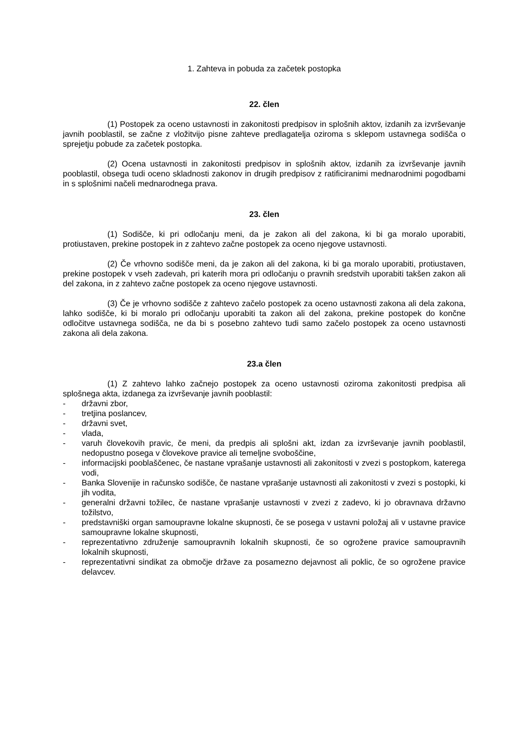1. Zahteva in pobuda za začetek postopka
22. člen
(1) Postopek za oceno ustavnosti in zakonitosti predpisov in splošnih aktov, izdanih za izvrševanje javnih pooblastil, se začne z vložitvijo pisne zahteve predlagatelja oziroma s sklepom ustavnega sodišča o sprejetju pobude za začetek postopka.
(2) Ocena ustavnosti in zakonitosti predpisov in splošnih aktov, izdanih za izvrševanje javnih pooblastil, obsega tudi oceno skladnosti zakonov in drugih predpisov z ratificiranimi mednarodnimi pogodbami in s splošnimi načeli mednarodnega prava.
23. člen
(1) Sodišče, ki pri odločanju meni, da je zakon ali del zakona, ki bi ga moralo uporabiti, protiustaven, prekine postopek in z zahtevo začne postopek za oceno njegove ustavnosti.
(2) Če vrhovno sodišče meni, da je zakon ali del zakona, ki bi ga moralo uporabiti, protiustaven, prekine postopek v vseh zadevah, pri katerih mora pri odločanju o pravnih sredstvih uporabiti takšen zakon ali del zakona, in z zahtevo začne postopek za oceno njegove ustavnosti.
(3) Če je vrhovno sodišče z zahtevo začelo postopek za oceno ustavnosti zakona ali dela zakona, lahko sodišče, ki bi moralo pri odločanju uporabiti ta zakon ali del zakona, prekine postopek do končne odločitve ustavnega sodišča, ne da bi s posebno zahtevo tudi samo začelo postopek za oceno ustavnosti zakona ali dela zakona.
23.a člen
(1) Z zahtevo lahko začnejo postopek za oceno ustavnosti oziroma zakonitosti predpisa ali splošnega akta, izdanega za izvrševanje javnih pooblastil:
- državni zbor,
- tretjina poslancev,
- državni svet,
- vlada,
- varuh človekovih pravic, če meni, da predpis ali splošni akt, izdan za izvrševanje javnih pooblastil, nedopustno posega v človekove pravice ali temeljne svoboščine,
- informacijski pooblaščenec, če nastane vprašanje ustavnosti ali zakonitosti v zvezi s postopkom, katerega vodi,
- Banka Slovenije in računsko sodišče, če nastane vprašanje ustavnosti ali zakonitosti v zvezi s postopki, ki jih vodita,
- generalni državni tožilec, če nastane vprašanje ustavnosti v zvezi z zadevo, ki jo obravnava državno tožilstvo,
- predstavniški organ samoupravne lokalne skupnosti, če se posega v ustavni položaj ali v ustavne pravice samoupravne lokalne skupnosti,
- reprezentativno združenje samoupravnih lokalnih skupnosti, če so ogrožene pravice samoupravnih lokalnih skupnosti,
- reprezentativni sindikat za območje države za posamezno dejavnost ali poklic, če so ogrožene pravice delavcev.